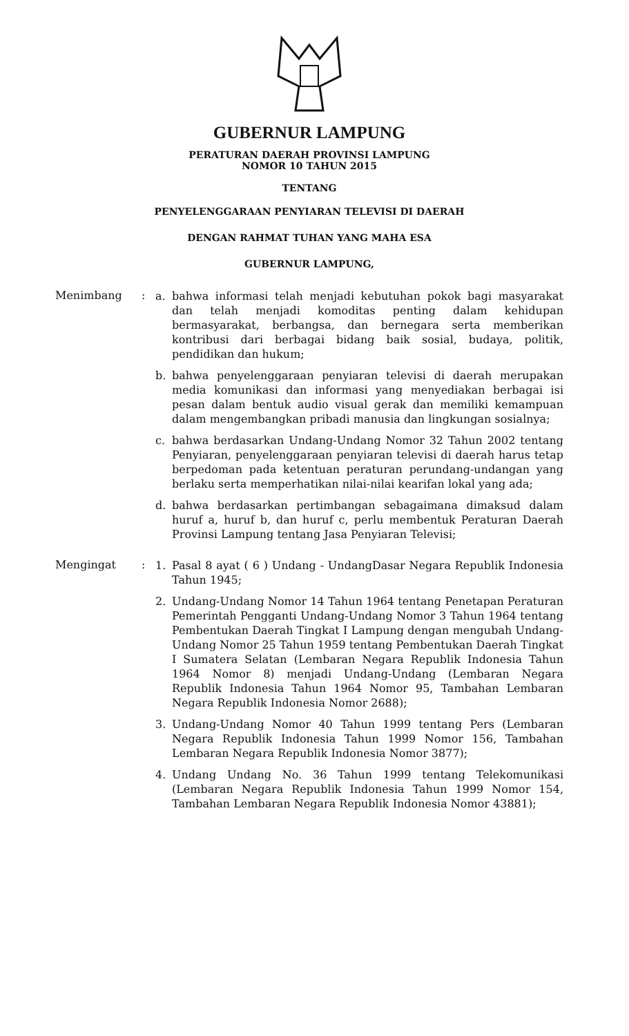GUBERNUR LAMPUNG
PERATURAN DAERAH PROVINSI LAMPUNG
NOMOR 10 TAHUN 2015
TENTANG
PENYELENGGARAAN PENYIARAN TELEVISI DI DAERAH
DENGAN RAHMAT TUHAN YANG MAHA ESA
GUBERNUR LAMPUNG,
Menimbang :
a. bahwa informasi telah menjadi kebutuhan pokok bagi masyarakat dan telah menjadi komoditas penting dalam kehidupan bermasyarakat, berbangsa, dan bernegara serta memberikan kontribusi dari berbagai bidang baik sosial, budaya, politik, pendidikan dan hukum;
b. bahwa penyelenggaraan penyiaran televisi di daerah merupakan media komunikasi dan informasi yang menyediakan berbagai isi pesan dalam bentuk audio visual gerak dan memiliki kemampuan dalam mengembangkan pribadi manusia dan lingkungan sosialnya;
c. bahwa berdasarkan Undang-Undang Nomor 32 Tahun 2002 tentang Penyiaran, penyelenggaraan penyiaran televisi di daerah harus tetap berpedoman pada ketentuan peraturan perundang-undangan yang berlaku serta memperhatikan nilai-nilai kearifan lokal yang ada;
d. bahwa berdasarkan pertimbangan sebagaimana dimaksud dalam huruf a, huruf b, dan huruf c, perlu membentuk Peraturan Daerah Provinsi Lampung tentang Jasa Penyiaran Televisi;
Mengingat :
1. Pasal 8 ayat ( 6 ) Undang - UndangDasar Negara Republik Indonesia Tahun 1945;
2. Undang-Undang Nomor 14 Tahun 1964 tentang Penetapan Peraturan Pemerintah Pengganti Undang-Undang Nomor 3 Tahun 1964 tentang Pembentukan Daerah Tingkat I Lampung dengan mengubah Undang-Undang Nomor 25 Tahun 1959 tentang Pembentukan Daerah Tingkat I Sumatera Selatan (Lembaran Negara Republik Indonesia Tahun 1964 Nomor 8) menjadi Undang-Undang (Lembaran Negara Republik Indonesia Tahun 1964 Nomor 95, Tambahan Lembaran Negara Republik Indonesia Nomor 2688);
3. Undang-Undang Nomor 40 Tahun 1999 tentang Pers (Lembaran Negara Republik Indonesia Tahun 1999 Nomor 156, Tambahan Lembaran Negara Republik Indonesia Nomor 3877);
4. Undang Undang No. 36 Tahun 1999 tentang Telekomunikasi (Lembaran Negara Republik Indonesia Tahun 1999 Nomor 154, Tambahan Lembaran Negara Republik Indonesia Nomor 43881);